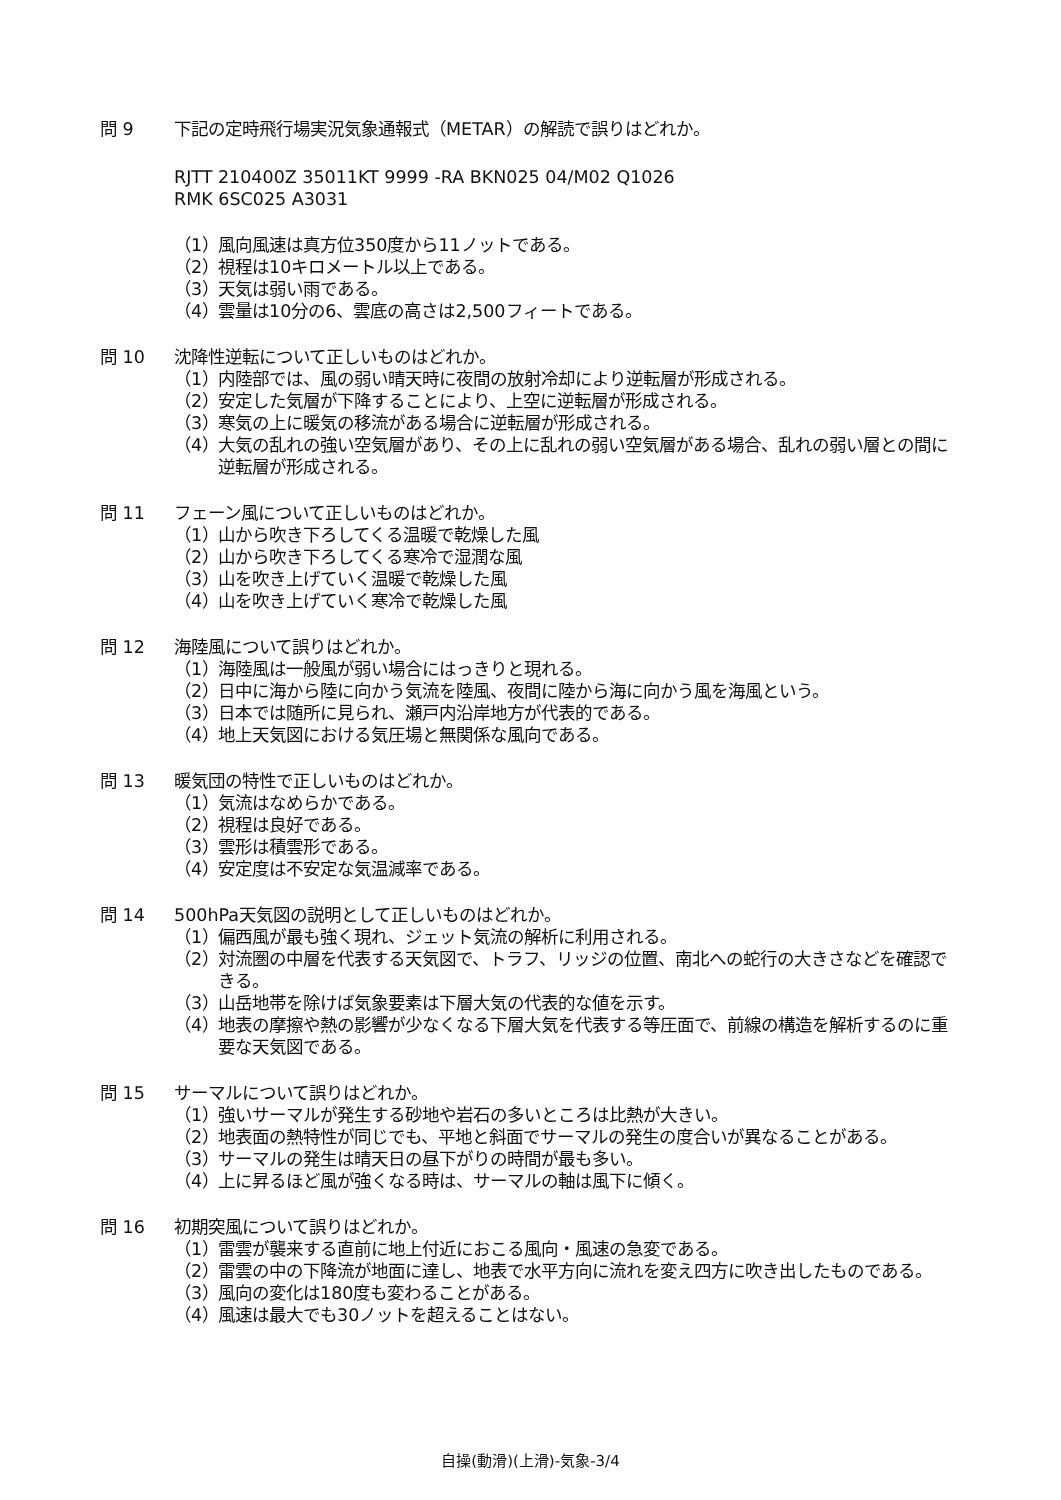問 9 下記の定時飛行場実況気象通報式（METAR）の解読で誤りはどれか。
RJTT 210400Z 35011KT 9999 -RA BKN025 04/M02 Q1026
RMK 6SC025 A3031
（1） 風向風速は真方位350度から11ノットである。
（2） 視程は10キロメートル以上である。
（3） 天気は弱い雨である。
（4） 雲量は10分の6、雲底の高さは2,500フィートである。
問 10 沈降性逆転について正しいものはどれか。
（1） 内陸部では、風の弱い晴天時に夜間の放射冷却により逆転層が形成される。
（2） 安定した気層が下降することにより、上空に逆転層が形成される。
（3） 寒気の上に暖気の移流がある場合に逆転層が形成される。
（4） 大気の乱れの強い空気層があり、その上に乱れの弱い空気層がある場合、乱れの弱い層との間に逆転層が形成される。
問 11 フェーン風について正しいものはどれか。
（1） 山から吹き下ろしてくる温暖で乾燥した風
（2） 山から吹き下ろしてくる寒冷で湿潤な風
（3） 山を吹き上げていく温暖で乾燥した風
（4） 山を吹き上げていく寒冷で乾燥した風
問 12 海陸風について誤りはどれか。
（1） 海陸風は一般風が弱い場合にはっきりと現れる。
（2） 日中に海から陸に向かう気流を陸風、夜間に陸から海に向かう風を海風という。
（3） 日本では随所に見られ、瀬戸内沿岸地方が代表的である。
（4） 地上天気図における気圧場と無関係な風向である。
問 13 暖気団の特性で正しいものはどれか。
（1） 気流はなめらかである。
（2） 視程は良好である。
（3） 雲形は積雲形である。
（4） 安定度は不安定な気温減率である。
問 14 500hPa天気図の説明として正しいものはどれか。
（1） 偏西風が最も強く現れ、ジェット気流の解析に利用される。
（2） 対流圏の中層を代表する天気図で、トラフ、リッジの位置、南北への蛇行の大きさなどを確認できる。
（3） 山岳地帯を除けば気象要素は下層大気の代表的な値を示す。
（4） 地表の摩擦や熱の影響が少なくなる下層大気を代表する等圧面で、前線の構造を解析するのに重要な天気図である。
問 15 サーマルについて誤りはどれか。
（1） 強いサーマルが発生する砂地や岩石の多いところは比熱が大きい。
（2） 地表面の熱特性が同じでも、平地と斜面でサーマルの発生の度合いが異なることがある。
（3） サーマルの発生は晴天日の昼下がりの時間が最も多い。
（4） 上に昇るほど風が強くなる時は、サーマルの軸は風下に傾く。
問 16 初期突風について誤りはどれか。
（1） 雷雲が襲来する直前に地上付近におこる風向・風速の急変である。
（2） 雷雲の中の下降流が地面に達し、地表で水平方向に流れを変え四方に吹き出したものである。
（3） 風向の変化は180度も変わることがある。
（4） 風速は最大でも30ノットを超えることはない。
自操(動滑)(上滑)-気象-3/4